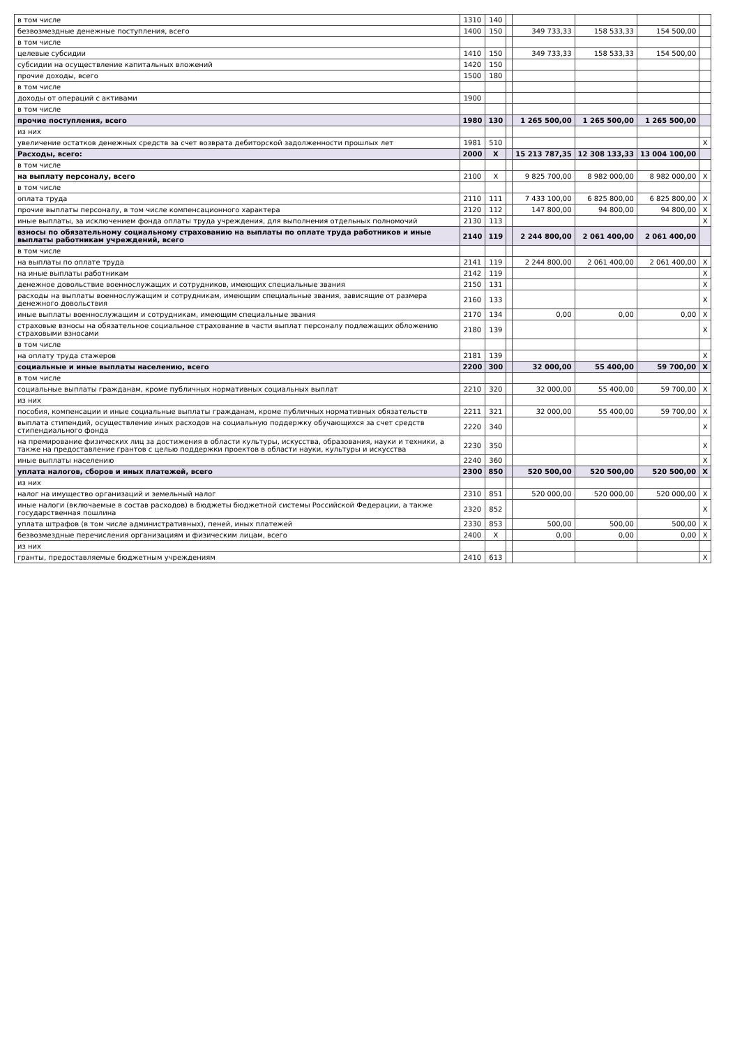| в том числе | 1310 | 140 | | | | | |
| безвозмездные денежные поступления, всего | 1400 | 150 | | 349 733,33 | 158 533,33 | 154 500,00 | |
| в том числе | | | | | | | |
| целевые субсидии | 1410 | 150 | | 349 733,33 | 158 533,33 | 154 500,00 | |
| субсидии на осуществление капитальных вложений | 1420 | 150 | | | | | |
| прочие доходы, всего | 1500 | 180 | | | | | |
| в том числе | | | | | | | |
| доходы от операций с активами | 1900 | | | | | | |
| в том числе | | | | | | | |
| прочие поступления, всего | 1980 | 130 | | 1 265 500,00 | 1 265 500,00 | 1 265 500,00 | |
| из них | | | | | | | |
| увеличение остатков денежных средств за счет возврата дебиторской задолженности прошлых лет | 1981 | 510 | | | | | X |
| Расходы, всего: | 2000 | X | | 15 213 787,35 | 12 308 133,33 | 13 004 100,00 | |
| в том числе | | | | | | | |
| на выплату персоналу, всего | 2100 | X | | 9 825 700,00 | 8 982 000,00 | 8 982 000,00 | X |
| в том числе | | | | | | | |
| оплата труда | 2110 | 111 | | 7 433 100,00 | 6 825 800,00 | 6 825 800,00 | X |
| прочие выплаты персоналу, в том числе компенсационного характера | 2120 | 112 | | 147 800,00 | 94 800,00 | 94 800,00 | X |
| иные выплаты, за исключением фонда оплаты труда учреждения, для выполнения отдельных полномочий | 2130 | 113 | | | | | X |
| взносы по обязательному социальному страхованию на выплаты по оплате труда работников и иные выплаты работникам учреждений, всего | 2140 | 119 | | 2 244 800,00 | 2 061 400,00 | 2 061 400,00 | |
| в том числе | | | | | | | |
| на выплаты по оплате труда | 2141 | 119 | | 2 244 800,00 | 2 061 400,00 | 2 061 400,00 | X |
| на иные выплаты работникам | 2142 | 119 | | | | | X |
| денежное довольствие военнослужащих и сотрудников, имеющих специальные звания | 2150 | 131 | | | | | X |
| расходы на выплаты военнослужащим и сотрудникам, имеющим специальные звания, зависящие от размера денежного довольствия | 2160 | 133 | | | | | X |
| иные выплаты военнослужащим и сотрудникам, имеющим специальные звания | 2170 | 134 | | 0,00 | 0,00 | 0,00 | X |
| страховые взносы на обязательное социальное страхование в части выплат персоналу подлежащих обложению страховыми взносами | 2180 | 139 | | | | | X |
| в том числе | | | | | | | |
| на оплату труда стажеров | 2181 | 139 | | | | | X |
| социальные и иные выплаты населению, всего | 2200 | 300 | | 32 000,00 | 55 400,00 | 59 700,00 | X |
| в том числе | | | | | | | |
| социальные выплаты гражданам, кроме публичных нормативных социальных выплат | 2210 | 320 | | 32 000,00 | 55 400,00 | 59 700,00 | X |
| из них | | | | | | | |
| пособия, компенсации и иные социальные выплаты гражданам, кроме публичных нормативных обязательств | 2211 | 321 | | 32 000,00 | 55 400,00 | 59 700,00 | X |
| выплата стипендий, осуществление иных расходов на социальную поддержку обучающихся за счет средств стипендиального фонда | 2220 | 340 | | | | | X |
| на премирование физических лиц за достижения в области культуры, искусства, образования, науки и техники, а также на предоставление грантов с целью поддержки проектов в области науки, культуры и искусства | 2230 | 350 | | | | | X |
| иные выплаты населению | 2240 | 360 | | | | | X |
| уплата налогов, сборов и иных платежей, всего | 2300 | 850 | | 520 500,00 | 520 500,00 | 520 500,00 | X |
| из них | | | | | | | |
| налог на имущество организаций и земельный налог | 2310 | 851 | | 520 000,00 | 520 000,00 | 520 000,00 | X |
| иные налоги (включаемые в состав расходов) в бюджеты бюджетной системы Российской Федерации, а также государственная пошлина | 2320 | 852 | | | | | X |
| уплата штрафов (в том числе административных), пеней, иных платежей | 2330 | 853 | | 500,00 | 500,00 | 500,00 | X |
| безвозмездные перечисления организациям и физическим лицам, всего | 2400 | X | | 0,00 | 0,00 | 0,00 | X |
| из них | | | | | | | |
| гранты, предоставляемые бюджетным учреждениям | 2410 | 613 | | | | | X |